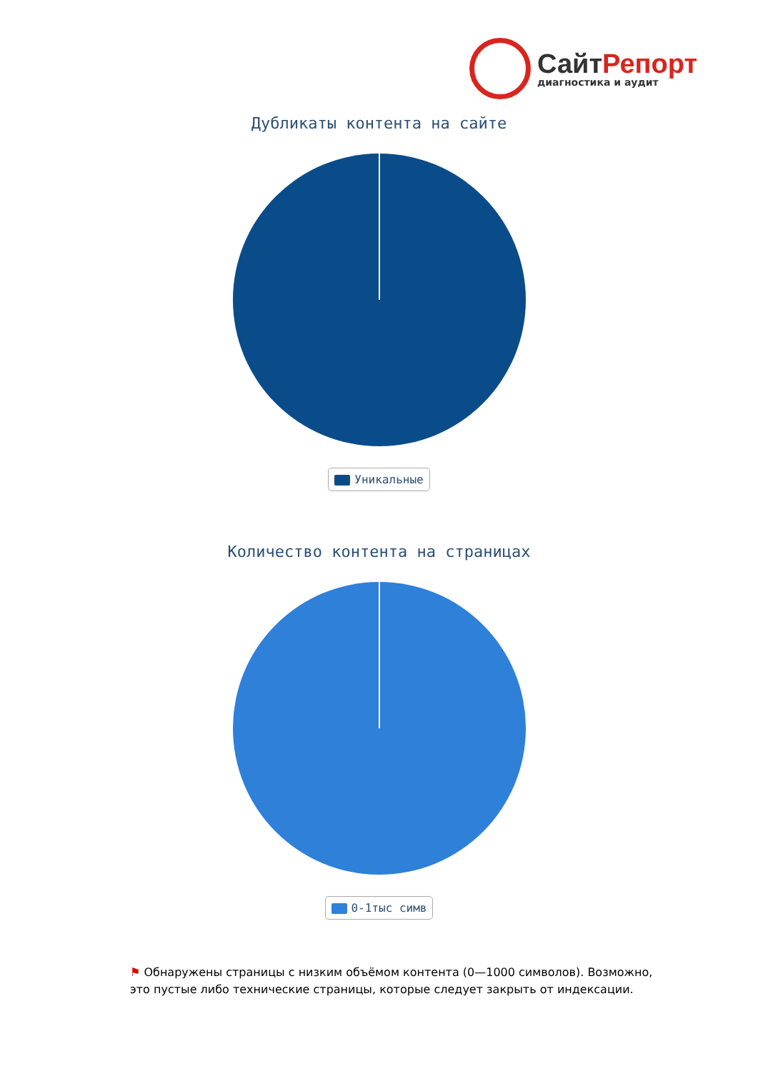СайтРепорт
диагностика и аудит
Дубликаты контента на сайте
Уникальные
Количество контента на страницах
0-1тыс симв
⚑ Обнаружены страницы с низким объёмом контента (0—1000 символов). Возможно, это пустые либо технические страницы, которые следует закрыть от индексации.